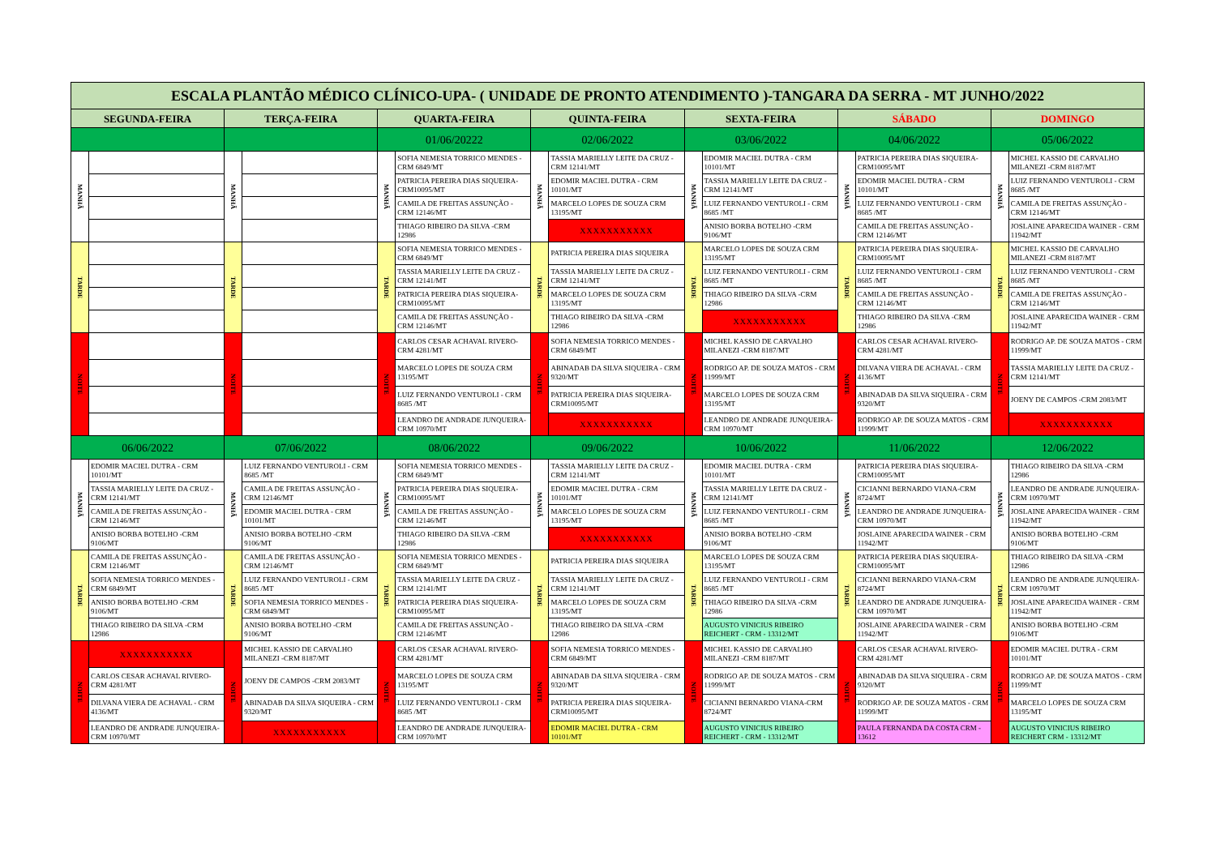| ESCALA PLANTÃO MÉDICO CLÍNICO-UPA- ( UNIDADE DE PRONTO ATENDIMENTO )-TANGARA DA SERRA - MT JUNHO/2022 | | | | | | | | | | | | | |
| --- | --- | --- | --- | --- | --- | --- | --- | --- | --- | --- | --- | --- | --- |
| SEGUNDA-FEIRA | | TERÇA-FEIRA | | QUARTA-FEIRA | | QUINTA-FEIRA | | SEXTA-FEIRA | | SÁBADO | | DOMINGO | |
| | | | | 01/06/20222 | | 02/06/2022 | | 03/06/2022 | | 04/06/2022 | | 05/06/2022 | |
| MANHÃ | | MANHÃ | | MANHÃ | SOFIA NEMESIA TORRICO MENDES -CRM 6849/MT | MANHÃ | TASSIA MARIELLY LEITE DA CRUZ -CRM 12141/MT | MANHÃ | EDOMIR MACIEL DUTRA - CRM 10101/MT | MANHÃ | PATRICIA PEREIRA DIAS SIQUEIRA-CRM10095/MT | MANHÃ | MICHEL KASSIO DE CARVALHO MILANEZI -CRM 8187/MT |
| | | | | | PATRICIA PEREIRA DIAS SIQUEIRA-CRM10095/MT | | EDOMIR MACIEL DUTRA - CRM 10101/MT | | TASSIA MARIELLY LEITE DA CRUZ -CRM 12141/MT | | EDOMIR MACIEL DUTRA - CRM 10101/MT | | LUIZ FERNANDO VENTUROLI - CRM 8685 /MT |
| | | | | | CAMILA DE FREITAS ASSUNÇÃO - CRM 12146/MT | | MARCELO LOPES DE SOUZA CRM 13195/MT | | LUIZ FERNANDO VENTUROLI - CRM 8685 /MT | | LUIZ FERNANDO VENTUROLI - CRM 8685 /MT | | CAMILA DE FREITAS ASSUNÇÃO - CRM 12146/MT |
| | | | | | THIAGO RIBEIRO DA SILVA -CRM 12986 | | XXXXXXXXXXX | | ANISIO BORBA BOTELHO -CRM 9106/MT | | CAMILA DE FREITAS ASSUNÇÃO - CRM 12146/MT | | JOSLAINE APARECIDA WAINER - CRM 11942/MT |
| TARDE | | TARDE | | TARDE | SOFIA NEMESIA TORRICO MENDES -CRM 6849/MT | TARDE | PATRICIA PEREIRA DIAS SIQUEIRA | TARDE | MARCELO LOPES DE SOUZA CRM 13195/MT | TARDE | PATRICIA PEREIRA DIAS SIQUEIRA-CRM10095/MT | TARDE | MICHEL KASSIO DE CARVALHO MILANEZI -CRM 8187/MT |
| | | | | | TASSIA MARIELLY LEITE DA CRUZ -CRM 12141/MT | | TASSIA MARIELLY LEITE DA CRUZ -CRM 12141/MT | | LUIZ FERNANDO VENTUROLI - CRM 8685 /MT | | LUIZ FERNANDO VENTUROLI - CRM 8685 /MT | | LUIZ FERNANDO VENTUROLI - CRM 8685 /MT |
| | | | | | PATRICIA PEREIRA DIAS SIQUEIRA-CRM10095/MT | | MARCELO LOPES DE SOUZA CRM 13195/MT | | THIAGO RIBEIRO DA SILVA -CRM 12986 | | CAMILA DE FREITAS ASSUNÇÃO - CRM 12146/MT | | CAMILA DE FREITAS ASSUNÇÃO - CRM 12146/MT |
| | | | | | CAMILA DE FREITAS ASSUNÇÃO - CRM 12146/MT | | THIAGO RIBEIRO DA SILVA -CRM 12986 | | XXXXXXXXXXX | | THIAGO RIBEIRO DA SILVA -CRM 12986 | | JOSLAINE APARECIDA WAINER - CRM 11942/MT |
| NOITE | | NOITE | | NOITE | CARLOS CESAR ACHAVAL RIVERO-CRM 4281/MT | NOITE | SOFIA NEMESIA TORRICO MENDES -CRM 6849/MT | NOITE | MICHEL KASSIO DE CARVALHO MILANEZI -CRM 8187/MT | NOITE | CARLOS CESAR ACHAVAL RIVERO-CRM 4281/MT | NOITE | RODRIGO AP. DE SOUZA MATOS - CRM 11999/MT |
| | | | | | MARCELO LOPES DE SOUZA CRM 13195/MT | | ABINADAB DA SILVA SIQUEIRA - CRM 9320/MT | | RODRIGO AP. DE SOUZA MATOS - CRM 11999/MT | | DILVANA VIERA DE ACHAVAL - CRM 4136/MT | | TASSIA MARIELLY LEITE DA CRUZ - CRM 12141/MT |
| | | | | | LUIZ FERNANDO VENTUROLI - CRM 8685 /MT | | PATRICIA PEREIRA DIAS SIQUEIRA-CRM10095/MT | | MARCELO LOPES DE SOUZA CRM 13195/MT | | ABINADAB DA SILVA SIQUEIRA - CRM 9320/MT | | JOENY DE CAMPOS -CRM 2083/MT |
| | | | | | LEANDRO DE ANDRADE JUNQUEIRA- CRM 10970/MT | | XXXXXXXXXXX | | LEANDRO DE ANDRADE JUNQUEIRA- CRM 10970/MT | | RODRIGO AP. DE SOUZA MATOS - CRM 11999/MT | | XXXXXXXXXXX |
| 06/06/2022 | | 07/06/2022 | | 08/06/2022 | | 09/06/2022 | | 10/06/2022 | | 11/06/2022 | | 12/06/2022 | |
| MANHÃ | EDOMIR MACIEL DUTRA - CRM 10101/MT | MANHÃ | LUIZ FERNANDO VENTUROLI - CRM 8685 /MT | MANHÃ | SOFIA NEMESIA TORRICO MENDES -CRM 6849/MT | MANHÃ | TASSIA MARIELLY LEITE DA CRUZ -CRM 12141/MT | MANHÃ | EDOMIR MACIEL DUTRA - CRM 10101/MT | MANHÃ | PATRICIA PEREIRA DIAS SIQUEIRA-CRM10095/MT | MANHÃ | THIAGO RIBEIRO DA SILVA -CRM 12986 |
| | TASSIA MARIELLY LEITE DA CRUZ -CRM 12141/MT | | CAMILA DE FREITAS ASSUNÇÃO - CRM 12146/MT | | PATRICIA PEREIRA DIAS SIQUEIRA-CRM10095/MT | | EDOMIR MACIEL DUTRA - CRM 10101/MT | | TASSIA MARIELLY LEITE DA CRUZ -CRM 12141/MT | | CICIANNI BERNARDO VIANA-CRM 8724/MT | | LEANDRO DE ANDRADE JUNQUEIRA-CRM 10970/MT |
| | CAMILA DE FREITAS ASSUNÇÃO - CRM 12146/MT | | EDOMIR MACIEL DUTRA - CRM 10101/MT | | CAMILA DE FREITAS ASSUNÇÃO - CRM 12146/MT | | MARCELO LOPES DE SOUZA CRM 13195/MT | | LUIZ FERNANDO VENTUROLI - CRM 8685 /MT | | LEANDRO DE ANDRADE JUNQUEIRA- CRM 10970/MT | | JOSLAINE APARECIDA WAINER - CRM 11942/MT |
| | ANISIO BORBA BOTELHO -CRM 9106/MT | | ANISIO BORBA BOTELHO -CRM 9106/MT | | THIAGO RIBEIRO DA SILVA -CRM 12986 | | XXXXXXXXXXX | | ANISIO BORBA BOTELHO -CRM 9106/MT | | JOSLAINE APARECIDA WAINER - CRM 11942/MT | | ANISIO BORBA BOTELHO -CRM 9106/MT |
| TARDE | CAMILA DE FREITAS ASSUNÇÃO - CRM 12146/MT | TARDE | CAMILA DE FREITAS ASSUNÇÃO - CRM 12146/MT | TARDE | SOFIA NEMESIA TORRICO MENDES -CRM 6849/MT | TARDE | PATRICIA PEREIRA DIAS SIQUEIRA | TARDE | MARCELO LOPES DE SOUZA CRM 13195/MT | TARDE | PATRICIA PEREIRA DIAS SIQUEIRA-CRM10095/MT | TARDE | THIAGO RIBEIRO DA SILVA -CRM 12986 |
| | SOFIA NEMESIA TORRICO MENDES -CRM 6849/MT | | LUIZ FERNANDO VENTUROLI - CRM 8685 /MT | | TASSIA MARIELLY LEITE DA CRUZ -CRM 12141/MT | | TASSIA MARIELLY LEITE DA CRUZ -CRM 12141/MT | | LUIZ FERNANDO VENTUROLI - CRM 8685 /MT | | CICIANNI BERNARDO VIANA-CRM 8724/MT | | LEANDRO DE ANDRADE JUNQUEIRA-CRM 10970/MT |
| | ANISIO BORBA BOTELHO -CRM 9106/MT | | SOFIA NEMESIA TORRICO MENDES -CRM 6849/MT | | PATRICIA PEREIRA DIAS SIQUEIRA-CRM10095/MT | | MARCELO LOPES DE SOUZA CRM 13195/MT | | THIAGO RIBEIRO DA SILVA -CRM 12986 | | LEANDRO DE ANDRADE JUNQUEIRA- CRM 10970/MT | | JOSLAINE APARECIDA WAINER - CRM 11942/MT |
| | THIAGO RIBEIRO DA SILVA -CRM 12986 | | ANISIO BORBA BOTELHO -CRM 9106/MT | | CAMILA DE FREITAS ASSUNÇÃO - CRM 12146/MT | | THIAGO RIBEIRO DA SILVA -CRM 12986 | | AUGUSTO VINICIUS RIBEIRO REICHERT - CRM - 13312/MT | | JOSLAINE APARECIDA WAINER - CRM 11942/MT | | ANISIO BORBA BOTELHO -CRM 9106/MT |
| NOITE | XXXXXXXXXXX | NOITE | MICHEL KASSIO DE CARVALHO MILANEZI -CRM 8187/MT | NOITE | CARLOS CESAR ACHAVAL RIVERO-CRM 4281/MT | NOITE | SOFIA NEMESIA TORRICO MENDES -CRM 6849/MT | NOITE | MICHEL KASSIO DE CARVALHO MILANEZI -CRM 8187/MT | NOITE | CARLOS CESAR ACHAVAL RIVERO-CRM 4281/MT | NOITE | EDOMIR MACIEL DUTRA - CRM 10101/MT |
| | CARLOS CESAR ACHAVAL RIVERO-CRM 4281/MT | | JOENY DE CAMPOS -CRM 2083/MT | | MARCELO LOPES DE SOUZA CRM 13195/MT | | ABINADAB DA SILVA SIQUEIRA - CRM 9320/MT | | RODRIGO AP. DE SOUZA MATOS - CRM 11999/MT | | ABINADAB DA SILVA SIQUEIRA - CRM 9320/MT | | RODRIGO AP. DE SOUZA MATOS - CRM 11999/MT |
| | DILVANA VIERA DE ACHAVAL - CRM 4136/MT | | ABINADAB DA SILVA SIQUEIRA - CRM 9320/MT | | LUIZ FERNANDO VENTUROLI - CRM 8685 /MT | | PATRICIA PEREIRA DIAS SIQUEIRA-CRM10095/MT | | CICIANNI BERNARDO VIANA-CRM 8724/MT | | RODRIGO AP. DE SOUZA MATOS - CRM 11999/MT | | MARCELO LOPES DE SOUZA CRM 13195/MT |
| | LEANDRO DE ANDRADE JUNQUEIRA- CRM 10970/MT | | XXXXXXXXXXX | | LEANDRO DE ANDRADE JUNQUEIRA- CRM 10970/MT | | EDOMIR MACIEL DUTRA - CRM 10101/MT | | AUGUSTO VINICIUS RIBEIRO REICHERT - CRM - 13312/MT | | PAULA FERNANDA DA COSTA CRM - 13612 | | AUGUSTO VINICIUS RIBEIRO REICHERT CRM - 13312/MT |